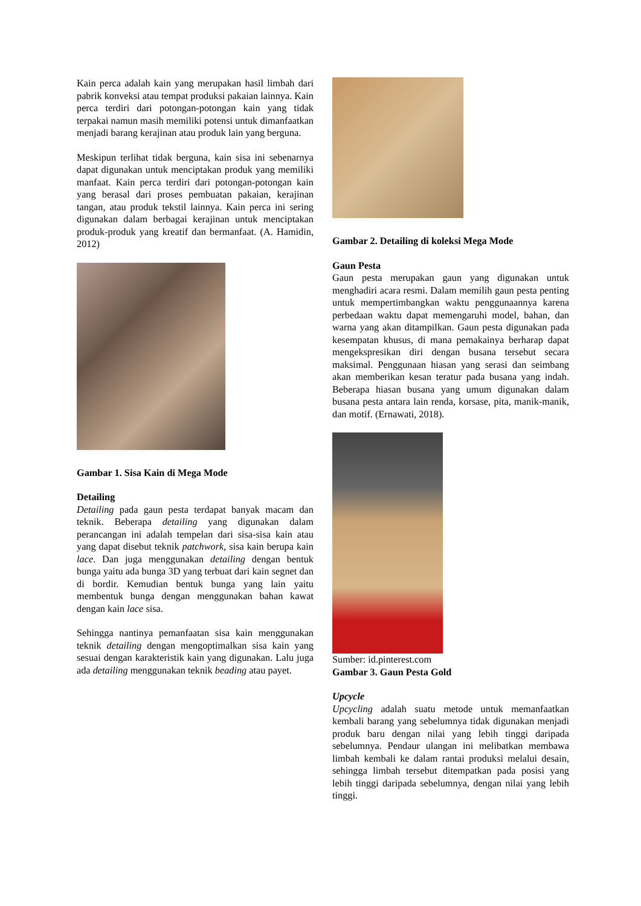Kain perca adalah kain yang merupakan hasil limbah dari pabrik konveksi atau tempat produksi pakaian lainnya. Kain perca terdiri dari potongan-potongan kain yang tidak terpakai namun masih memiliki potensi untuk dimanfaatkan menjadi barang kerajinan atau produk lain yang berguna.
Meskipun terlihat tidak berguna, kain sisa ini sebenarnya dapat digunakan untuk menciptakan produk yang memiliki manfaat. Kain perca terdiri dari potongan-potongan kain yang berasal dari proses pembuatan pakaian, kerajinan tangan, atau produk tekstil lainnya. Kain perca ini sering digunakan dalam berbagai kerajinan untuk menciptakan produk-produk yang kreatif dan bermanfaat. (A. Hamidin, 2012)
Gambar 1. Sisa Kain di Mega Mode
Detailing
Detailing pada gaun pesta terdapat banyak macam dan teknik. Beberapa detailing yang digunakan dalam perancangan ini adalah tempelan dari sisa-sisa kain atau yang dapat disebut teknik patchwork, sisa kain berupa kain lace. Dan juga menggunakan detailing dengan bentuk bunga yaitu ada bunga 3D yang terbuat dari kain segnet dan di bordir. Kemudian bentuk bunga yang lain yaitu membentuk bunga dengan menggunakan bahan kawat dengan kain lace sisa.
Sehingga nantinya pemanfaatan sisa kain menggunakan teknik detailing dengan mengoptimalkan sisa kain yang sesuai dengan karakteristik kain yang digunakan. Lalu juga ada detailing menggunakan teknik beading atau payet.
Gambar 2. Detailing di koleksi Mega Mode
Gaun Pesta
Gaun pesta merupakan gaun yang digunakan untuk menghadiri acara resmi. Dalam memilih gaun pesta penting untuk mempertimbangkan waktu penggunaannya karena perbedaan waktu dapat memengaruhi model, bahan, dan warna yang akan ditampilkan. Gaun pesta digunakan pada kesempatan khusus, di mana pemakainya berharap dapat mengekspresikan diri dengan busana tersebut secara maksimal. Penggunaan hiasan yang serasi dan seimbang akan memberikan kesan teratur pada busana yang indah. Beberapa hiasan busana yang umum digunakan dalam busana pesta antara lain renda, korsase, pita, manik-manik, dan motif. (Ernawati, 2018).
Sumber: id.pinterest.com
Gambar 3. Gaun Pesta Gold
Upcycle
Upcycling adalah suatu metode untuk memanfaatkan kembali barang yang sebelumnya tidak digunakan menjadi produk baru dengan nilai yang lebih tinggi daripada sebelumnya. Pendaur ulangan ini melibatkan membawa limbah kembali ke dalam rantai produksi melalui desain, sehingga limbah tersebut ditempatkan pada posisi yang lebih tinggi daripada sebelumnya, dengan nilai yang lebih tinggi.